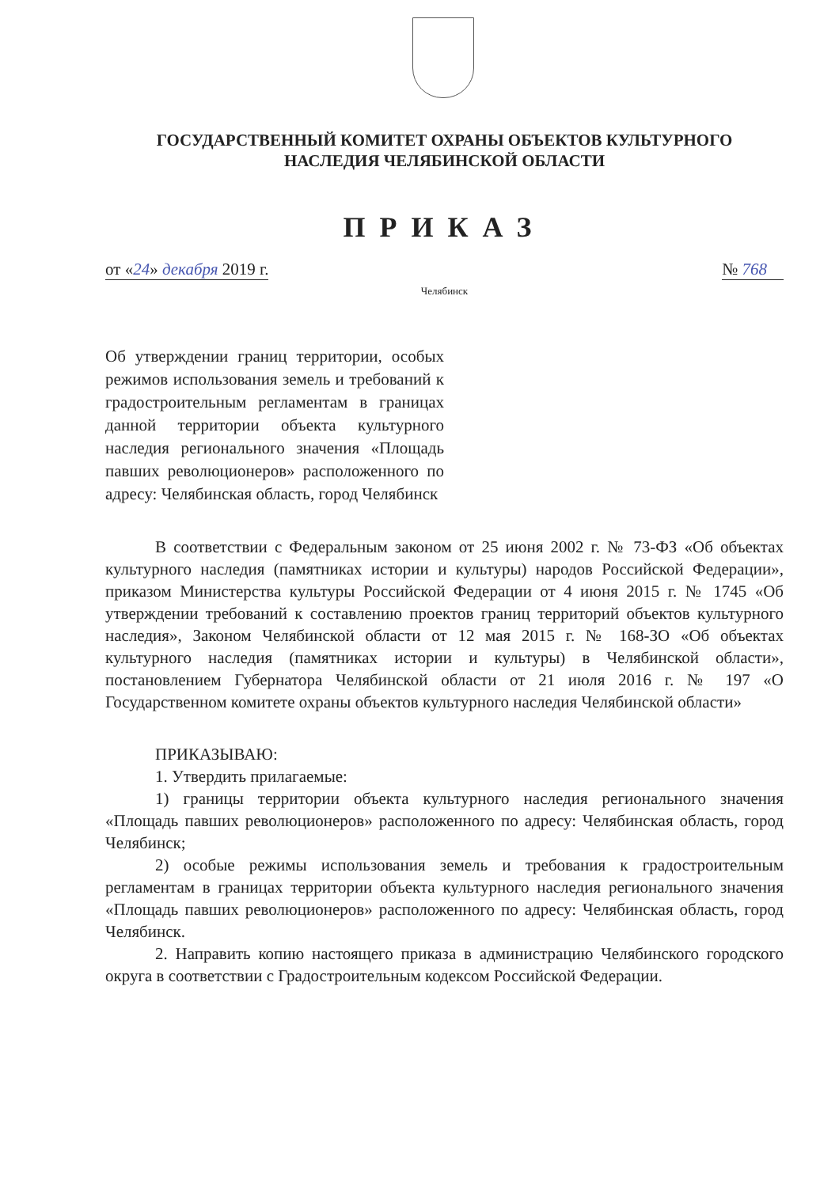ГОСУДАРСТВЕННЫЙ КОМИТЕТ ОХРАНЫ ОБЪЕКТОВ КУЛЬТУРНОГО
НАСЛЕДИЯ ЧЕЛЯБИНСКОЙ ОБЛАСТИ
ПРИКАЗ
от «24» декабря 2019 г. № 768
Челябинск
Об утверждении границ территории, особых режимов использования земель и требований к градостроительным регламентам в границах данной территории объекта культурного наследия регионального значения «Площадь павших революционеров» расположенного по адресу: Челябинская область, город Челябинск
В соответствии с Федеральным законом от 25 июня 2002 г. № 73-ФЗ «Об объектах культурного наследия (памятниках истории и культуры) народов Российской Федерации», приказом Министерства культуры Российской Федерации от 4 июня 2015 г. № 1745 «Об утверждении требований к составлению проектов границ территорий объектов культурного наследия», Законом Челябинской области от 12 мая 2015 г. № 168-ЗО «Об объектах культурного наследия (памятниках истории и культуры) в Челябинской области», постановлением Губернатора Челябинской области от 21 июля 2016 г. № 197 «О Государственном комитете охраны объектов культурного наследия Челябинской области»
ПРИКАЗЫВАЮ:
1. Утвердить прилагаемые:
1) границы территории объекта культурного наследия регионального значения «Площадь павших революционеров» расположенного по адресу: Челябинская область, город Челябинск;
2) особые режимы использования земель и требования к градостроительным регламентам в границах территории объекта культурного наследия регионального значения «Площадь павших революционеров» расположенного по адресу: Челябинская область, город Челябинск.
2. Направить копию настоящего приказа в администрацию Челябинского городского округа в соответствии с Градостроительным кодексом Российской Федерации.